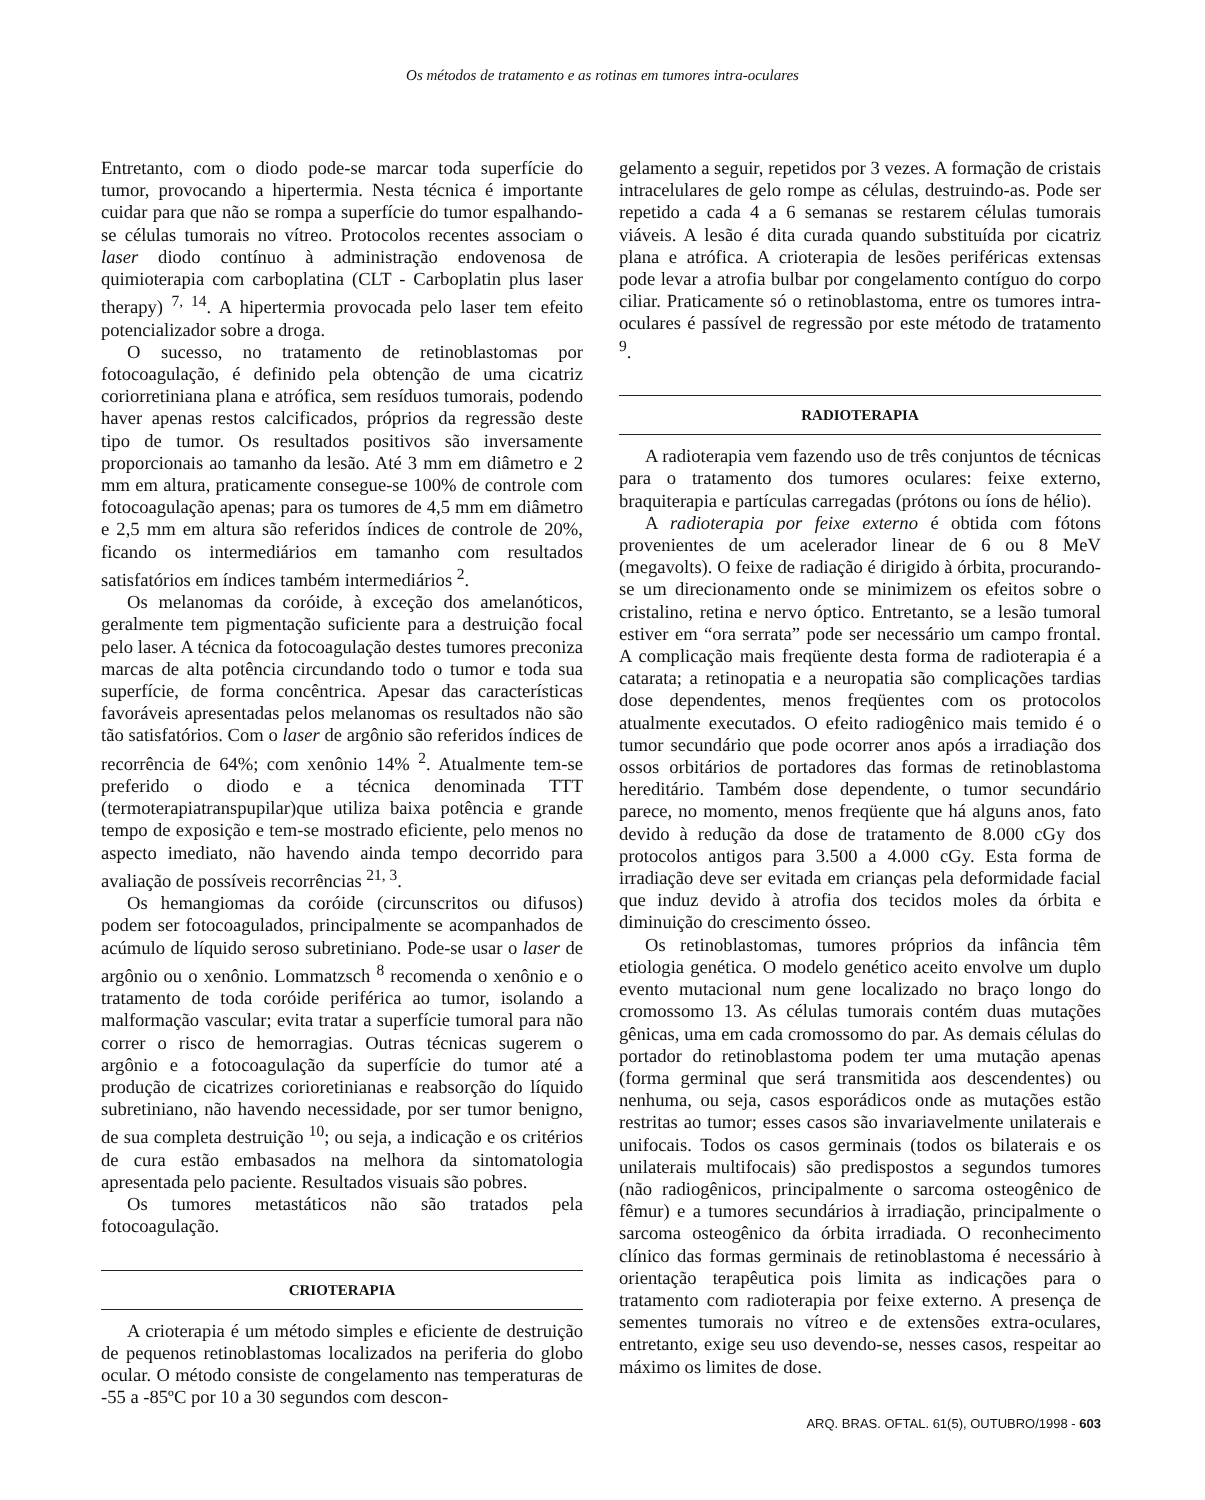Os métodos de tratamento e as rotinas em tumores intra-oculares
Entretanto, com o diodo pode-se marcar toda superfície do tumor, provocando a hipertermia. Nesta técnica é importante cuidar para que não se rompa a superfície do tumor espalhando-se células tumorais no vítreo. Protocolos recentes associam o laser diodo contínuo à administração endovenosa de quimioterapia com carboplatina (CLT - Carboplatin plus laser therapy) <sup>7, 14</sup>. A hipertermia provocada pelo laser tem efeito potencializador sobre a droga.
O sucesso, no tratamento de retinoblastomas por fotocoagulação, é definido pela obtenção de uma cicatriz coriorretiniana plana e atrófica, sem resíduos tumorais, podendo haver apenas restos calcificados, próprios da regressão deste tipo de tumor. Os resultados positivos são inversamente proporcionais ao tamanho da lesão. Até 3 mm em diâmetro e 2 mm em altura, praticamente consegue-se 100% de controle com fotocoagulação apenas; para os tumores de 4,5 mm em diâmetro e 2,5 mm em altura são referidos índices de controle de 20%, ficando os intermediários em tamanho com resultados satisfatórios em índices também intermediários <sup>2</sup>.
Os melanomas da coróide, à exceção dos amelanóticos, geralmente tem pigmentação suficiente para a destruição focal pelo laser. A técnica da fotocoagulação destes tumores preconiza marcas de alta potência circundando todo o tumor e toda sua superfície, de forma concêntrica. Apesar das características favoráveis apresentadas pelos melanomas os resultados não são tão satisfatórios. Com o laser de argônio são referidos índices de recorrência de 64%; com xenônio 14% <sup>2</sup>. Atualmente tem-se preferido o diodo e a técnica denominada TTT (termoterapiatranspupilar)que utiliza baixa potência e grande tempo de exposição e tem-se mostrado eficiente, pelo menos no aspecto imediato, não havendo ainda tempo decorrido para avaliação de possíveis recorrências <sup>21, 3</sup>.
Os hemangiomas da coróide (circunscritos ou difusos) podem ser fotocoagulados, principalmente se acompanhados de acúmulo de líquido seroso subretiniano. Pode-se usar o laser de argônio ou o xenônio. Lommatzsch <sup>8</sup> recomenda o xenônio e o tratamento de toda coróide periférica ao tumor, isolando a malformação vascular; evita tratar a superfície tumoral para não correr o risco de hemorragias. Outras técnicas sugerem o argônio e a fotocoagulação da superfície do tumor até a produção de cicatrizes corioretinianas e reabsorção do líquido subretiniano, não havendo necessidade, por ser tumor benigno, de sua completa destruição <sup>10</sup>; ou seja, a indicação e os critérios de cura estão embasados na melhora da sintomatologia apresentada pelo paciente. Resultados visuais são pobres.
Os tumores metastáticos não são tratados pela fotocoagulação.
CRIOTERAPIA
A crioterapia é um método simples e eficiente de destruição de pequenos retinoblastomas localizados na periferia do globo ocular. O método consiste de congelamento nas temperaturas de -55 a -85ºC por 10 a 30 segundos com descon-
gelamento a seguir, repetidos por 3 vezes. A formação de cristais intracelulares de gelo rompe as células, destruindo-as. Pode ser repetido a cada 4 a 6 semanas se restarem células tumorais viáveis. A lesão é dita curada quando substituída por cicatriz plana e atrófica. A crioterapia de lesões periféricas extensas pode levar a atrofia bulbar por congelamento contíguo do corpo ciliar. Praticamente só o retinoblastoma, entre os tumores intra-oculares é passível de regressão por este método de tratamento <sup>9</sup>.
RADIOTERAPIA
A radioterapia vem fazendo uso de três conjuntos de técnicas para o tratamento dos tumores oculares: feixe externo, braquiterapia e partículas carregadas (prótons ou íons de hélio).
A radioterapia por feixe externo é obtida com fótons provenientes de um acelerador linear de 6 ou 8 MeV (megavolts). O feixe de radiação é dirigido à órbita, procurando-se um direcionamento onde se minimizem os efeitos sobre o cristalino, retina e nervo óptico. Entretanto, se a lesão tumoral estiver em “ora serrata” pode ser necessário um campo frontal. A complicação mais freqüente desta forma de radioterapia é a catarata; a retinopatia e a neuropatia são complicações tardias dose dependentes, menos freqüentes com os protocolos atualmente executados. O efeito radiogênico mais temido é o tumor secundário que pode ocorrer anos após a irradiação dos ossos orbitários de portadores das formas de retinoblastoma hereditário. Também dose dependente, o tumor secundário parece, no momento, menos freqüente que há alguns anos, fato devido à redução da dose de tratamento de 8.000 cGy dos protocolos antigos para 3.500 a 4.000 cGy. Esta forma de irradiação deve ser evitada em crianças pela deformidade facial que induz devido à atrofia dos tecidos moles da órbita e diminuição do crescimento ósseo.
Os retinoblastomas, tumores próprios da infância têm etiologia genética. O modelo genético aceito envolve um duplo evento mutacional num gene localizado no braço longo do cromossomo 13. As células tumorais contém duas mutações gênicas, uma em cada cromossomo do par. As demais células do portador do retinoblastoma podem ter uma mutação apenas (forma germinal que será transmitida aos descendentes) ou nenhuma, ou seja, casos esporádicos onde as mutações estão restritas ao tumor; esses casos são invariavelmente unilaterais e unifocais. Todos os casos germinais (todos os bilaterais e os unilaterais multifocais) são predispostos a segundos tumores (não radiogênicos, principalmente o sarcoma osteogênico de fêmur) e a tumores secundários à irradiação, principalmente o sarcoma osteogênico da órbita irradiada. O reconhecimento clínico das formas germinais de retinoblastoma é necessário à orientação terapêutica pois limita as indicações para o tratamento com radioterapia por feixe externo. A presença de sementes tumorais no vítreo e de extensões extra-oculares, entretanto, exige seu uso devendo-se, nesses casos, respeitar ao máximo os limites de dose.
ARQ. BRAS. OFTAL. 61(5), OUTUBRO/1998 - 603